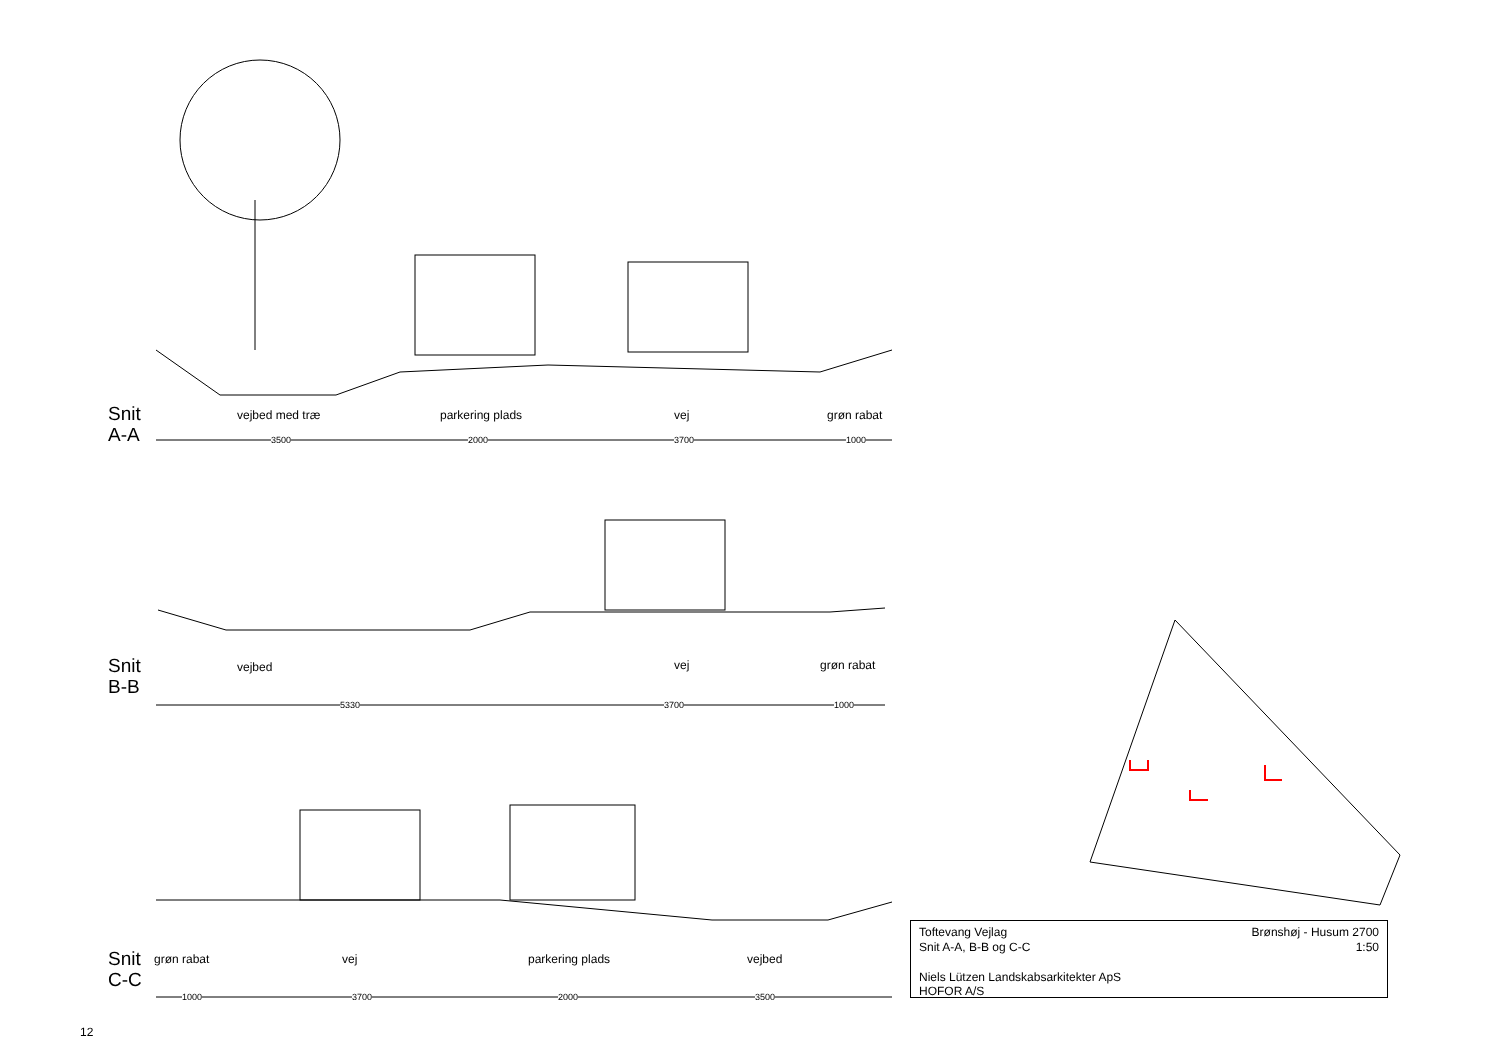Snit
A-A
vejbed med træ parkering plads vej grøn rabat
3500 2000 3700 1000
Snit
B-B
vejbed vej grøn rabat
5330 3700 1000
Snit
C-C
grøn rabat vej parkering plads vejbed
1000 3700 2000 3500
Toftevang Vejlag Brønshøj - Husum 2700
Snit A-A, B-B og C-C 1:50
Niels Lützen Landskabsarkitekter ApS
HOFOR A/S
12